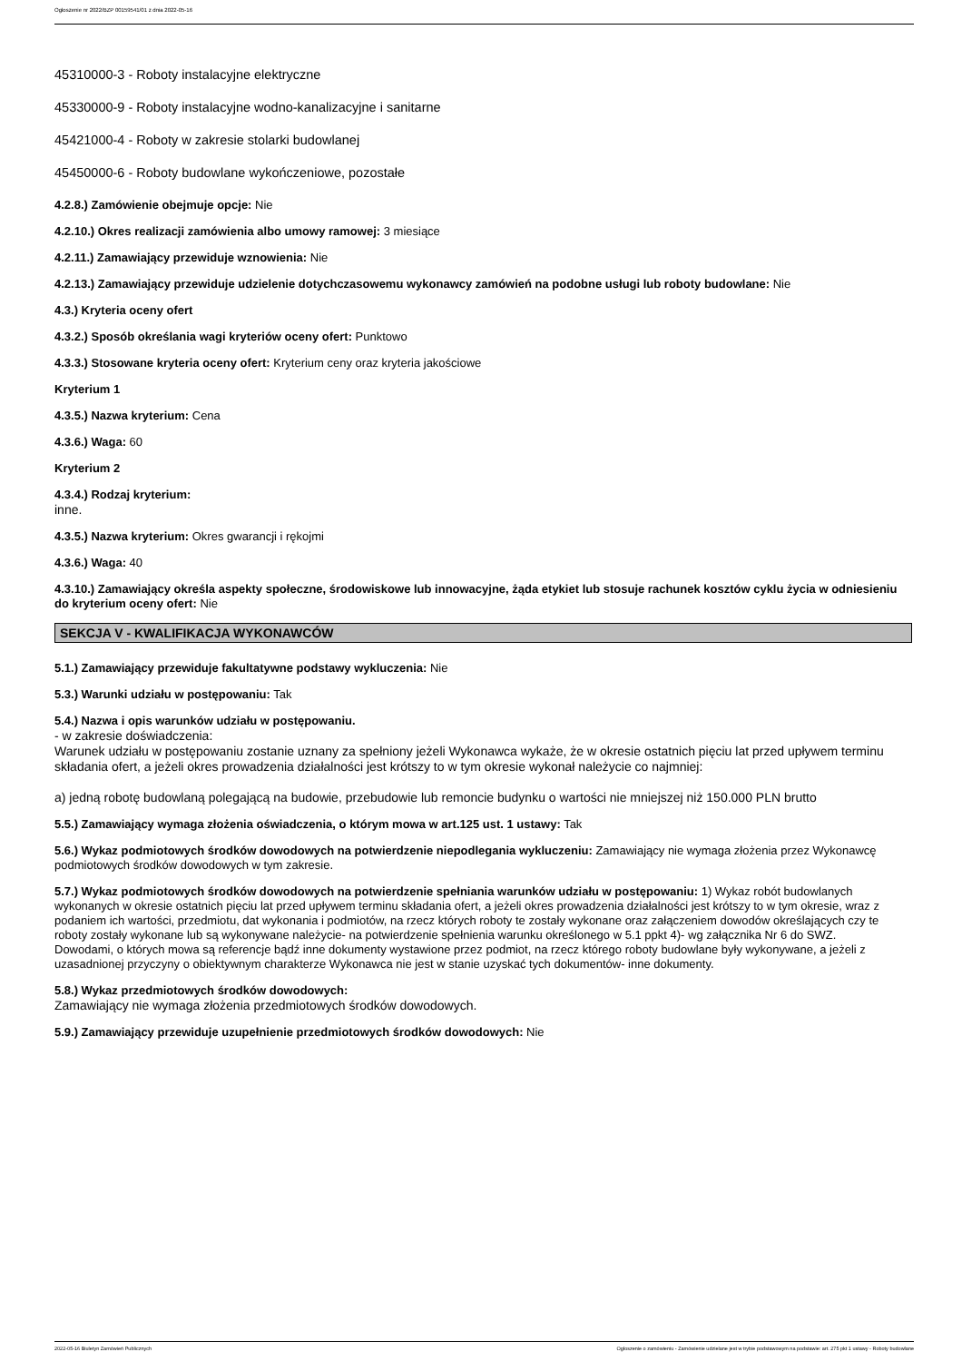Ogłoszenie nr 2022/BZP 00159541/01 z dnia 2022-05-16
45310000-3 - Roboty instalacyjne elektryczne
45330000-9 - Roboty instalacyjne wodno-kanalizacyjne i sanitarne
45421000-4 - Roboty w zakresie stolarki budowlanej
45450000-6 - Roboty budowlane wykończeniowe, pozostałe
4.2.8.) Zamówienie obejmuje opcje: Nie
4.2.10.) Okres realizacji zamówienia albo umowy ramowej: 3 miesiące
4.2.11.) Zamawiający przewiduje wznowienia: Nie
4.2.13.) Zamawiający przewiduje udzielenie dotychczasowemu wykonawcy zamówień na podobne usługi lub roboty budowlane: Nie
4.3.) Kryteria oceny ofert
4.3.2.) Sposób określania wagi kryteriów oceny ofert: Punktowo
4.3.3.) Stosowane kryteria oceny ofert: Kryterium ceny oraz kryteria jakościowe
Kryterium 1
4.3.5.) Nazwa kryterium: Cena
4.3.6.) Waga: 60
Kryterium 2
4.3.4.) Rodzaj kryterium:
inne.
4.3.5.) Nazwa kryterium: Okres gwarancji i rękojmi
4.3.6.) Waga: 40
4.3.10.) Zamawiający określa aspekty społeczne, środowiskowe lub innowacyjne, żąda etykiet lub stosuje rachunek kosztów cyklu życia w odniesieniu do kryterium oceny ofert: Nie
SEKCJA V - KWALIFIKACJA WYKONAWCÓW
5.1.) Zamawiający przewiduje fakultatywne podstawy wykluczenia: Nie
5.3.) Warunki udziału w postępowaniu: Tak
5.4.) Nazwa i opis warunków udziału w postępowaniu.
- w zakresie doświadczenia:
Warunek udziału w postępowaniu zostanie uznany za spełniony jeżeli Wykonawca wykaże, że w okresie ostatnich pięciu lat przed upływem terminu składania ofert, a jeżeli okres prowadzenia działalności jest krótszy to w tym okresie wykonał należycie co najmniej:
a) jedną robotę budowlaną polegającą na budowie, przebudowie lub remoncie budynku o wartości nie mniejszej niż 150.000 PLN brutto
5.5.) Zamawiający wymaga złożenia oświadczenia, o którym mowa w art.125 ust. 1 ustawy: Tak
5.6.) Wykaz podmiotowych środków dowodowych na potwierdzenie niepodlegania wykluczeniu: Zamawiający nie wymaga złożenia przez Wykonawcę podmiotowych środków dowodowych w tym zakresie.
5.7.) Wykaz podmiotowych środków dowodowych na potwierdzenie spełniania warunków udziału w postępowaniu: 1) Wykaz robót budowlanych wykonanych w okresie ostatnich pięciu lat przed upływem terminu składania ofert, a jeżeli okres prowadzenia działalności jest krótszy to w tym okresie, wraz z podaniem ich wartości, przedmiotu, dat wykonania i podmiotów, na rzecz których roboty te zostały wykonane oraz załączeniem dowodów określających czy te roboty zostały wykonane lub są wykonywane należycie- na potwierdzenie spełnienia warunku określonego w 5.1 ppkt 4)- wg załącznika Nr 6 do SWZ.
Dowodami, o których mowa są referencje bądź inne dokumenty wystawione przez podmiot, na rzecz którego roboty budowlane były wykonywane, a jeżeli z uzasadnionej przyczyny o obiektywnym charakterze Wykonawca nie jest w stanie uzyskać tych dokumentów- inne dokumenty.
5.8.) Wykaz przedmiotowych środków dowodowych:
Zamawiający nie wymaga złożenia przedmiotowych środków dowodowych.
5.9.) Zamawiający przewiduje uzupełnienie przedmiotowych środków dowodowych: Nie
2022-05-16 Biuletyn Zamówień Publicznych Ogłoszenie o zamówieniu - Zamówienie udzielane jest w trybie podstawowym na podstawie: art. 275 pkt 1 ustawy - Roboty budowlane